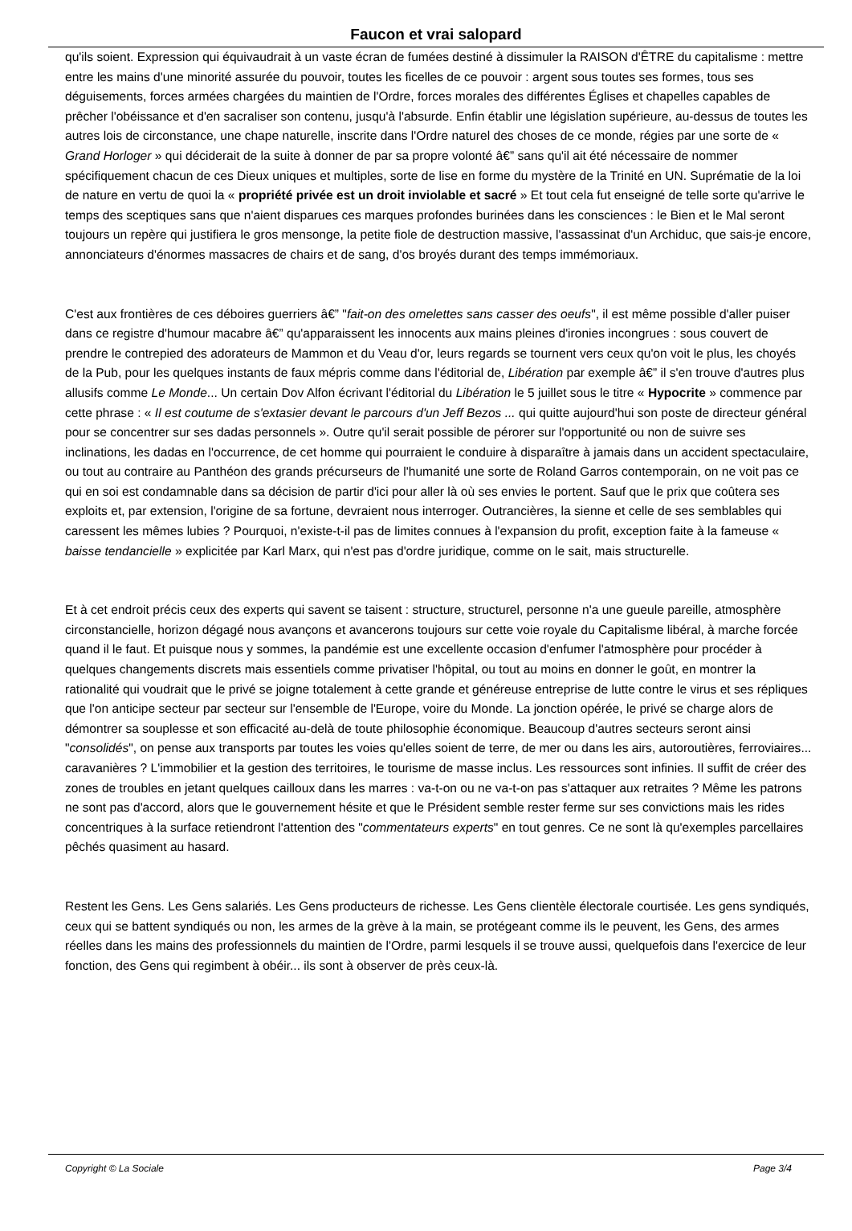Faucon et vrai salopard
qu'ils soient. Expression qui équivaudrait à un vaste écran de fumées destiné à dissimuler la RAISON d'ÊTRE du capitalisme : mettre entre les mains d'une minorité assurée du pouvoir, toutes les ficelles de ce pouvoir : argent sous toutes ses formes, tous ses déguisements, forces armées chargées du maintien de l'Ordre, forces morales des différentes Églises et chapelles capables de prêcher l'obéissance et d'en sacraliser son contenu, jusqu'à l'absurde. Enfin établir une législation supérieure, au-dessus de toutes les autres lois de circonstance, une chape naturelle, inscrite dans l'Ordre naturel des choses de ce monde, régies par une sorte de « Grand Horloger » qui déciderait de la suite à donner de par sa propre volonté â€” sans qu'il ait été nécessaire de nommer spécifiquement chacun de ces Dieux uniques et multiples, sorte de lise en forme du mystère de la Trinité en UN. Suprématie de la loi de nature en vertu de quoi la « propriété privée est un droit inviolable et sacré » Et tout cela fut enseigné de telle sorte qu'arrive le temps des sceptiques sans que n'aient disparues ces marques profondes burinées dans les consciences : le Bien et le Mal seront toujours un repère qui justifiera le gros mensonge, la petite fiole de destruction massive, l'assassinat d'un Archiduc, que sais-je encore, annonciateurs d'énormes massacres de chairs et de sang, d'os broyés durant des temps immémoriaux.
C'est aux frontières de ces déboires guerriers â€” "fait-on des omelettes sans casser des oeufs", il est même possible d'aller puiser dans ce registre d'humour macabre â€” qu'apparaissent les innocents aux mains pleines d'ironies incongrues : sous couvert de prendre le contrepied des adorateurs de Mammon et du Veau d'or, leurs regards se tournent vers ceux qu'on voit le plus, les choyés de la Pub, pour les quelques instants de faux mépris comme dans l'éditorial de, Libération par exemple â€” il s'en trouve d'autres plus allusifs comme Le Monde... Un certain Dov Alfon écrivant l'éditorial du Libération le 5 juillet sous le titre « Hypocrite » commence par cette phrase : « Il est coutume de s'extasier devant le parcours d'un Jeff Bezos ... qui quitte aujourd'hui son poste de directeur général pour se concentrer sur ses dadas personnels ». Outre qu'il serait possible de pérorer sur l'opportunité ou non de suivre ses inclinations, les dadas en l'occurrence, de cet homme qui pourraient le conduire à disparaître à jamais dans un accident spectaculaire, ou tout au contraire au Panthéon des grands précurseurs de l'humanité une sorte de Roland Garros contemporain, on ne voit pas ce qui en soi est condamnable dans sa décision de partir d'ici pour aller là où ses envies le portent. Sauf que le prix que coûtera ses exploits et, par extension, l'origine de sa fortune, devraient nous interroger. Outrancières, la sienne et celle de ses semblables qui caressent les mêmes lubies ? Pourquoi, n'existe-t-il pas de limites connues à l'expansion du profit, exception faite à la fameuse « baisse tendancielle » explicitée par Karl Marx, qui n'est pas d'ordre juridique, comme on le sait, mais structurelle.
Et à cet endroit précis ceux des experts qui savent se taisent : structure, structurel, personne n'a une gueule pareille, atmosphère circonstancielle, horizon dégagé nous avançons et avancerons toujours sur cette voie royale du Capitalisme libéral, à marche forcée quand il le faut. Et puisque nous y sommes, la pandémie est une excellente occasion d'enfumer l'atmosphère pour procéder à quelques changements discrets mais essentiels comme privatiser l'hôpital, ou tout au moins en donner le goût, en montrer la rationalité qui voudrait que le privé se joigne totalement à cette grande et généreuse entreprise de lutte contre le virus et ses répliques que l'on anticipe secteur par secteur sur l'ensemble de l'Europe, voire du Monde. La jonction opérée, le privé se charge alors de démontrer sa souplesse et son efficacité au-delà de toute philosophie économique. Beaucoup d'autres secteurs seront ainsi "consolidés", on pense aux transports par toutes les voies qu'elles soient de terre, de mer ou dans les airs, autoroutières, ferroviaires... caravanières ? L'immobilier et la gestion des territoires, le tourisme de masse inclus. Les ressources sont infinies. Il suffit de créer des zones de troubles en jetant quelques cailloux dans les marres : va-t-on ou ne va-t-on pas s'attaquer aux retraites ? Même les patrons ne sont pas d'accord, alors que le gouvernement hésite et que le Président semble rester ferme sur ses convictions mais les rides concentriques à la surface retiendront l'attention des "commentateurs experts" en tout genres. Ce ne sont là qu'exemples parcellaires pêchés quasiment au hasard.
Restent les Gens. Les Gens salariés. Les Gens producteurs de richesse. Les Gens clientèle électorale courtisée. Les gens syndiqués, ceux qui se battent syndiqués ou non, les armes de la grève à la main, se protégeant comme ils le peuvent, les Gens, des armes réelles dans les mains des professionnels du maintien de l'Ordre, parmi lesquels il se trouve aussi, quelquefois dans l'exercice de leur fonction, des Gens qui regimbent à obéir... ils sont à observer de près ceux-là.
Copyright © La Sociale Page 3/4